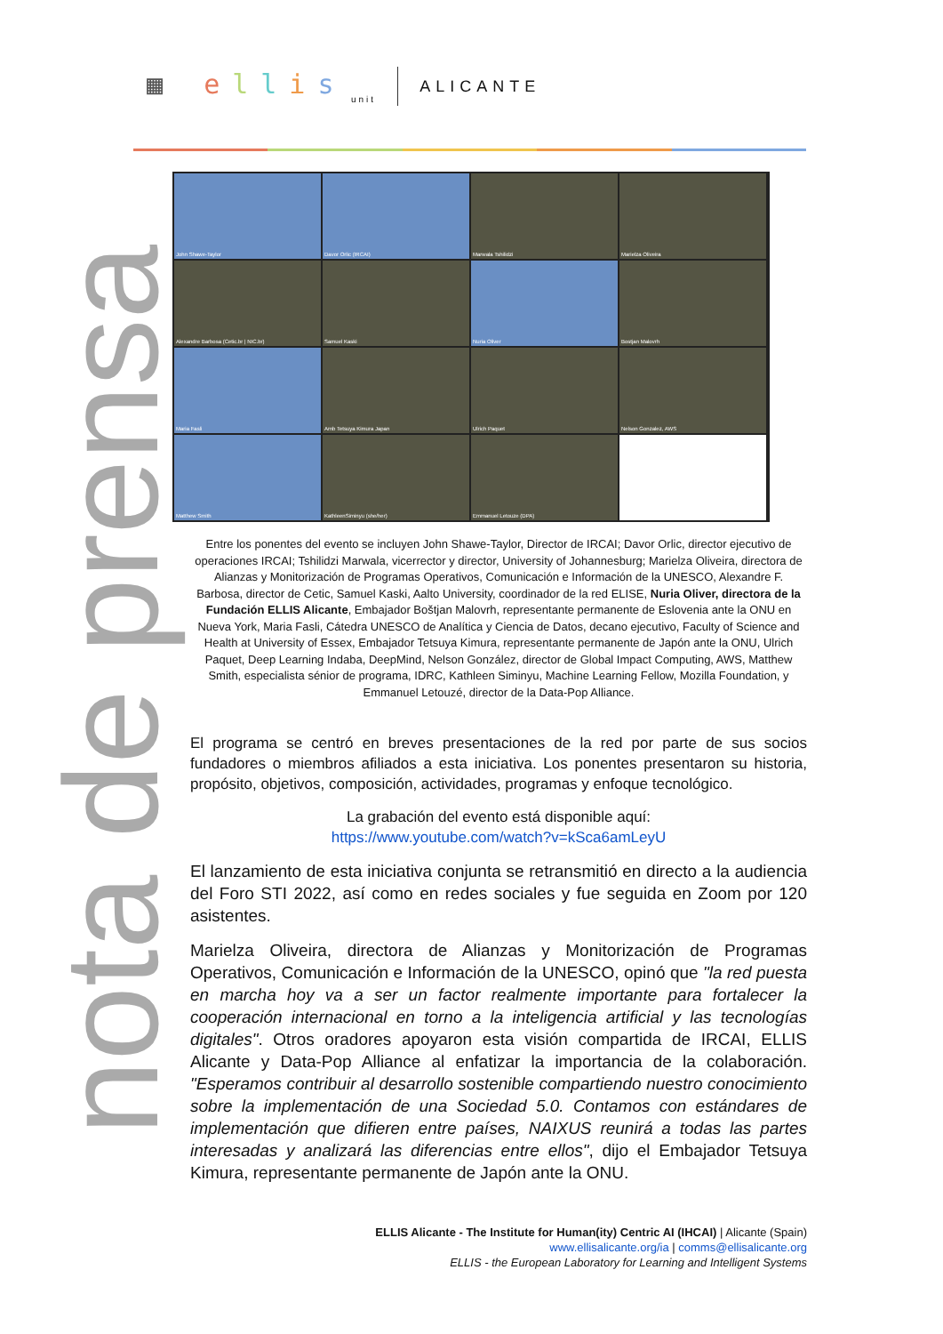▦ ellis
unit
ALICANTE
nota de prensa
John Shawe-Taylor
Davor Orlic (IRCAI)
Marwala Tshilidzi
Marielza Oliveira
Alexandre Barbosa (Cetic.br | NIC.br)
Samuel Kaski
Nuria Oliver
Bostjan Malovrh
Maria Fasli
Amb Tetsuya Kimura Japan
Ulrich Paquet
Nelson Gonzalez, AWS
Matthew Smith
KathleenSiminyu (she/her)
Emmanuel Letouze (DPA)
Entre los ponentes del evento se incluyen John Shawe-Taylor, Director de IRCAI; Davor Orlic, director ejecutivo de operaciones IRCAI; Tshilidzi Marwala, vicerrector y director, University of Johannesburg; Marielza Oliveira, directora de Alianzas y Monitorización de Programas Operativos, Comunicación e Información de la UNESCO, Alexandre F. Barbosa, director de Cetic, Samuel Kaski, Aalto University, coordinador de la red ELISE, Nuria Oliver, directora de la Fundación ELLIS Alicante, Embajador Boštjan Malovrh, representante permanente de Eslovenia ante la ONU en Nueva York, Maria Fasli, Cátedra UNESCO de Analítica y Ciencia de Datos, decano ejecutivo, Faculty of Science and Health at University of Essex, Embajador Tetsuya Kimura, representante permanente de Japón ante la ONU, Ulrich Paquet, Deep Learning Indaba, DeepMind, Nelson González, director de Global Impact Computing, AWS, Matthew Smith, especialista sénior de programa, IDRC, Kathleen Siminyu, Machine Learning Fellow, Mozilla Foundation, y Emmanuel Letouzé, director de la Data-Pop Alliance.
El programa se centró en breves presentaciones de la red por parte de sus socios fundadores o miembros afiliados a esta iniciativa. Los ponentes presentaron su historia, propósito, objetivos, composición, actividades, programas y enfoque tecnológico.
La grabación del evento está disponible aquí:
https://www.youtube.com/watch?v=kSca6amLeyU
El lanzamiento de esta iniciativa conjunta se retransmitió en directo a la audiencia del Foro STI 2022, así como en redes sociales y fue seguida en Zoom por 120 asistentes.
Marielza Oliveira, directora de Alianzas y Monitorización de Programas Operativos, Comunicación e Información de la UNESCO, opinó que "la red puesta en marcha hoy va a ser un factor realmente importante para fortalecer la cooperación internacional en torno a la inteligencia artificial y las tecnologías digitales". Otros oradores apoyaron esta visión compartida de IRCAI, ELLIS Alicante y Data-Pop Alliance al enfatizar la importancia de la colaboración. "Esperamos contribuir al desarrollo sostenible compartiendo nuestro conocimiento sobre la implementación de una Sociedad 5.0. Contamos con estándares de implementación que difieren entre países, NAIXUS reunirá a todas las partes interesadas y analizará las diferencias entre ellos", dijo el Embajador Tetsuya Kimura, representante permanente de Japón ante la ONU.
ELLIS Alicante - The Institute for Human(ity) Centric AI (IHCAI) | Alicante (Spain)
www.ellisalicante.org/ia | comms@ellisalicante.org
ELLIS - the European Laboratory for Learning and Intelligent Systems